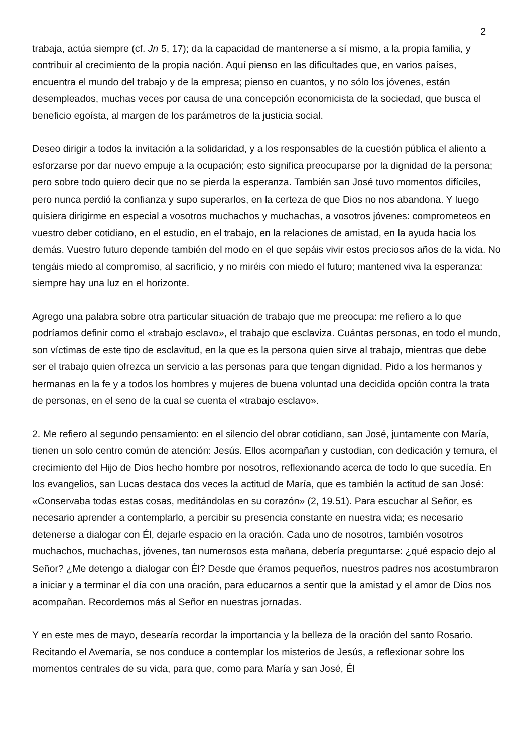2
trabaja, actúa siempre (cf. Jn 5, 17); da la capacidad de mantenerse a sí mismo, a la propia familia, y contribuir al crecimiento de la propia nación. Aquí pienso en las dificultades que, en varios países, encuentra el mundo del trabajo y de la empresa; pienso en cuantos, y no sólo los jóvenes, están desempleados, muchas veces por causa de una concepción economicista de la sociedad, que busca el beneficio egoísta, al margen de los parámetros de la justicia social.
Deseo dirigir a todos la invitación a la solidaridad, y a los responsables de la cuestión pública el aliento a esforzarse por dar nuevo empuje a la ocupación; esto significa preocuparse por la dignidad de la persona; pero sobre todo quiero decir que no se pierda la esperanza. También san José tuvo momentos difíciles, pero nunca perdió la confianza y supo superarlos, en la certeza de que Dios no nos abandona. Y luego quisiera dirigirme en especial a vosotros muchachos y muchachas, a vosotros jóvenes: comprometeos en vuestro deber cotidiano, en el estudio, en el trabajo, en la relaciones de amistad, en la ayuda hacia los demás. Vuestro futuro depende también del modo en el que sepáis vivir estos preciosos años de la vida. No tengáis miedo al compromiso, al sacrificio, y no miréis con miedo el futuro; mantened viva la esperanza: siempre hay una luz en el horizonte.
Agrego una palabra sobre otra particular situación de trabajo que me preocupa: me refiero a lo que podríamos definir como el «trabajo esclavo», el trabajo que esclaviza. Cuántas personas, en todo el mundo, son víctimas de este tipo de esclavitud, en la que es la persona quien sirve al trabajo, mientras que debe ser el trabajo quien ofrezca un servicio a las personas para que tengan dignidad. Pido a los hermanos y hermanas en la fe y a todos los hombres y mujeres de buena voluntad una decidida opción contra la trata de personas, en el seno de la cual se cuenta el «trabajo esclavo».
2. Me refiero al segundo pensamiento: en el silencio del obrar cotidiano, san José, juntamente con María, tienen un solo centro común de atención: Jesús. Ellos acompañan y custodian, con dedicación y ternura, el crecimiento del Hijo de Dios hecho hombre por nosotros, reflexionando acerca de todo lo que sucedía. En los evangelios, san Lucas destaca dos veces la actitud de María, que es también la actitud de san José: «Conservaba todas estas cosas, meditándolas en su corazón» (2, 19.51). Para escuchar al Señor, es necesario aprender a contemplarlo, a percibir su presencia constante en nuestra vida; es necesario detenerse a dialogar con Él, dejarle espacio en la oración. Cada uno de nosotros, también vosotros muchachos, muchachas, jóvenes, tan numerosos esta mañana, debería preguntarse: ¿qué espacio dejo al Señor? ¿Me detengo a dialogar con Él? Desde que éramos pequeños, nuestros padres nos acostumbraron a iniciar y a terminar el día con una oración, para educarnos a sentir que la amistad y el amor de Dios nos acompañan. Recordemos más al Señor en nuestras jornadas.
Y en este mes de mayo, desearía recordar la importancia y la belleza de la oración del santo Rosario. Recitando el Avemaría, se nos conduce a contemplar los misterios de Jesús, a reflexionar sobre los momentos centrales de su vida, para que, como para María y san José, Él